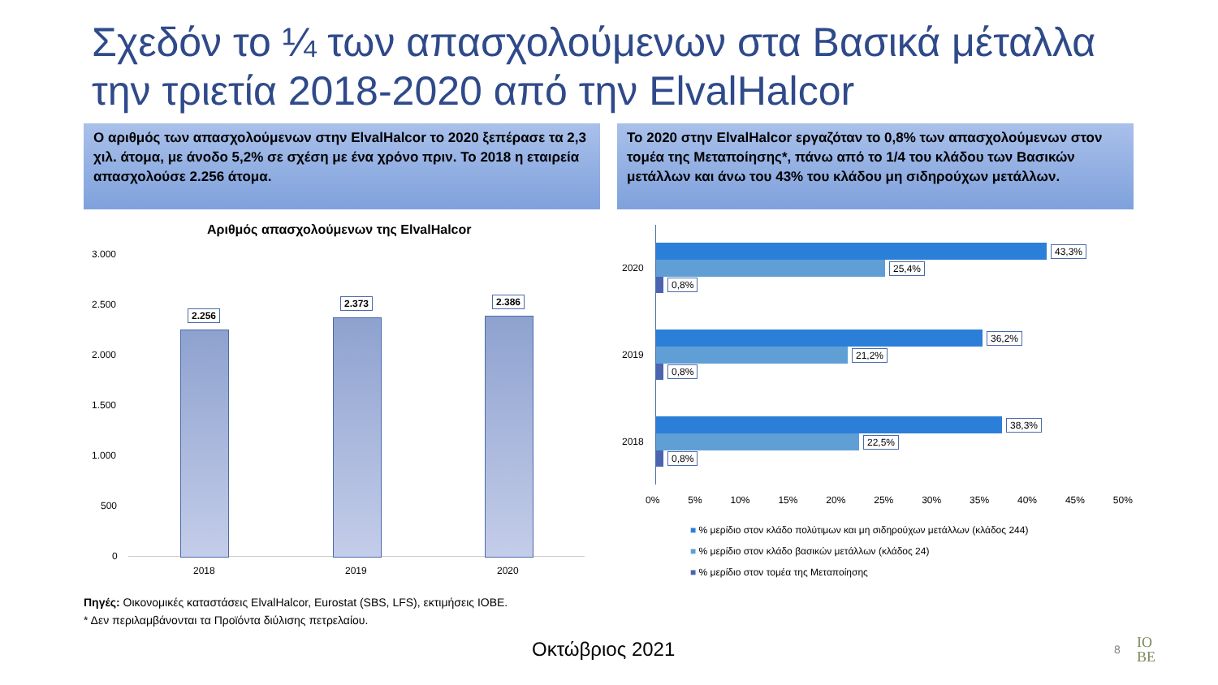Σχεδόν το ¼ των απασχολούμενων στα Βασικά μέταλλα
την τριετία 2018-2020 από την ElvalHalcor
Ο αριθμός των απασχολούμενων στην ElvalHalcor το 2020 ξεπέρασε τα 2,3 χιλ. άτομα, με άνοδο 5,2% σε σχέση με ένα χρόνο πριν. Το 2018 η εταιρεία απασχολούσε 2.256 άτομα.
Το 2020 στην ElvalHalcor εργαζόταν το 0,8% των απασχολούμενων στον τομέα της Μεταποίησης*, πάνω από το 1/4 του κλάδου των Βασικών μετάλλων και άνω του 43% του κλάδου μη σιδηρούχων μετάλλων.
Αριθμός απασχολούμενων της ElvalHalcor
3.000
2.500
2.000
1.500
1.000
500
0
2.256
2.373 2.386
2018 2019 2020
2020
43,3%
25,4%
0,8%
2019
36,2%
21,2%
0,8%
2018
38,3%
22,5%
0,8%
0% 5% 10% 15% 20% 25% 30% 35% 40% 45% 50%
■ % μερίδιο στον κλάδο πολύτιμων και μη σιδηρούχων μετάλλων (κλάδος 244)
■ % μερίδιο στον κλάδο βασικών μετάλλων (κλάδος 24)
■ % μερίδιο στον τομέα της Μεταποίησης
Πηγές: Οικονομικές καταστάσεις ElvalHalcor, Eurostat (SBS, LFS), εκτιμήσεις ΙΟΒΕ.
* Δεν περιλαμβάνονται τα Προϊόντα διύλισης πετρελαίου.
Οκτώβριος 2021 8
IO
BE